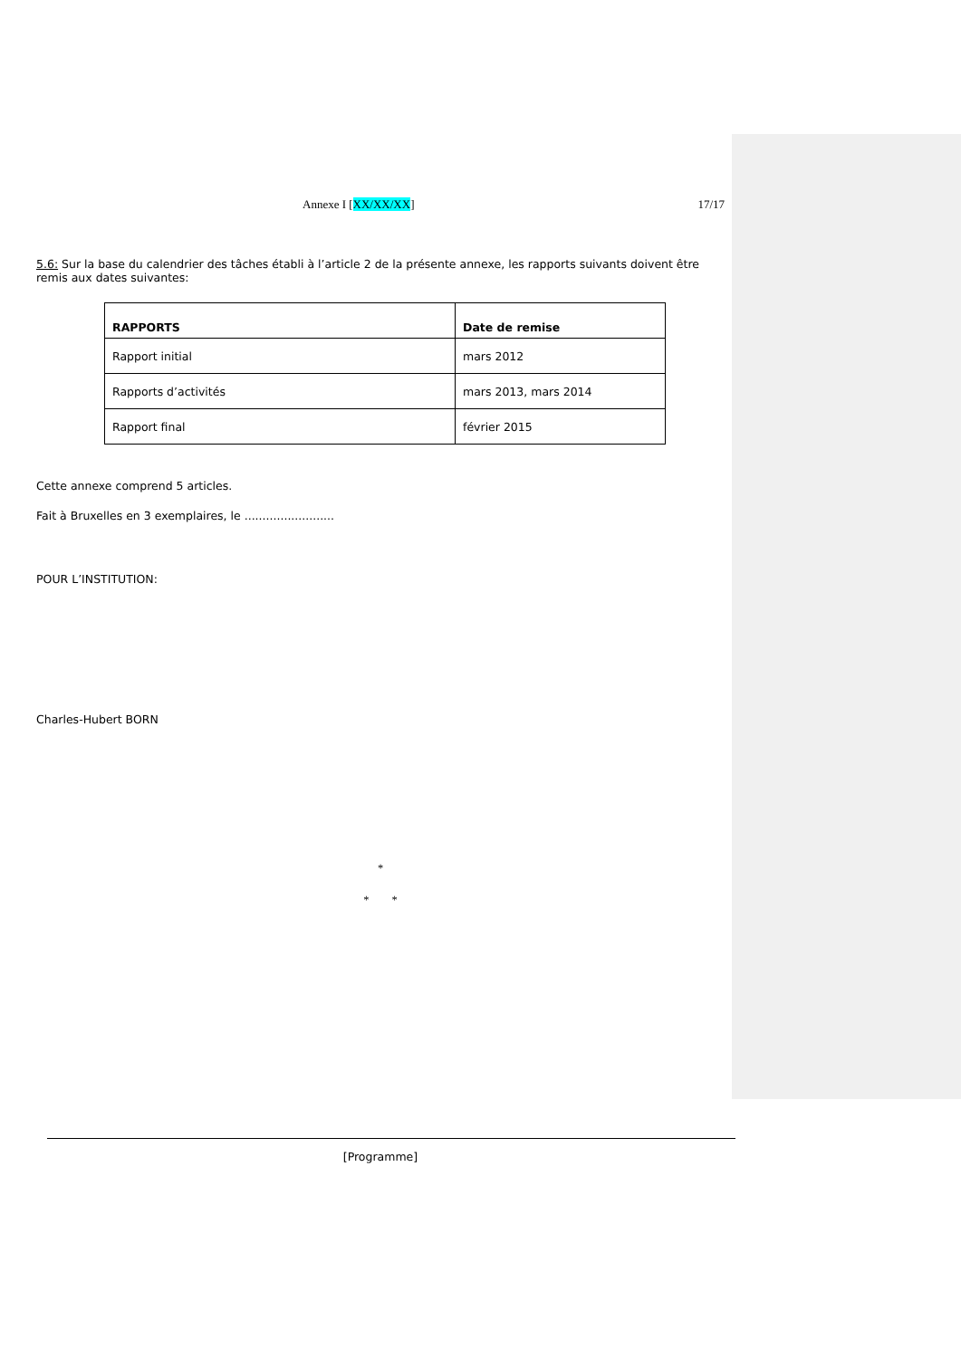Annexe I [XX/XX/XX] 17/17
5.6: Sur la base du calendrier des tâches établi à l’article 2 de la présente annexe, les rapports suivants doivent être remis aux dates suivantes:
| RAPPORTS | Date de remise |
| --- | --- |
| Rapport initial | mars 2012 |
| Rapports d’activités | mars 2013, mars 2014 |
| Rapport final | février 2015 |
Cette annexe comprend 5 articles.
Fait à Bruxelles en 3 exemplaires, le .........................
POUR L’INSTITUTION:
Charles-Hubert BORN
*
* *
[Programme]